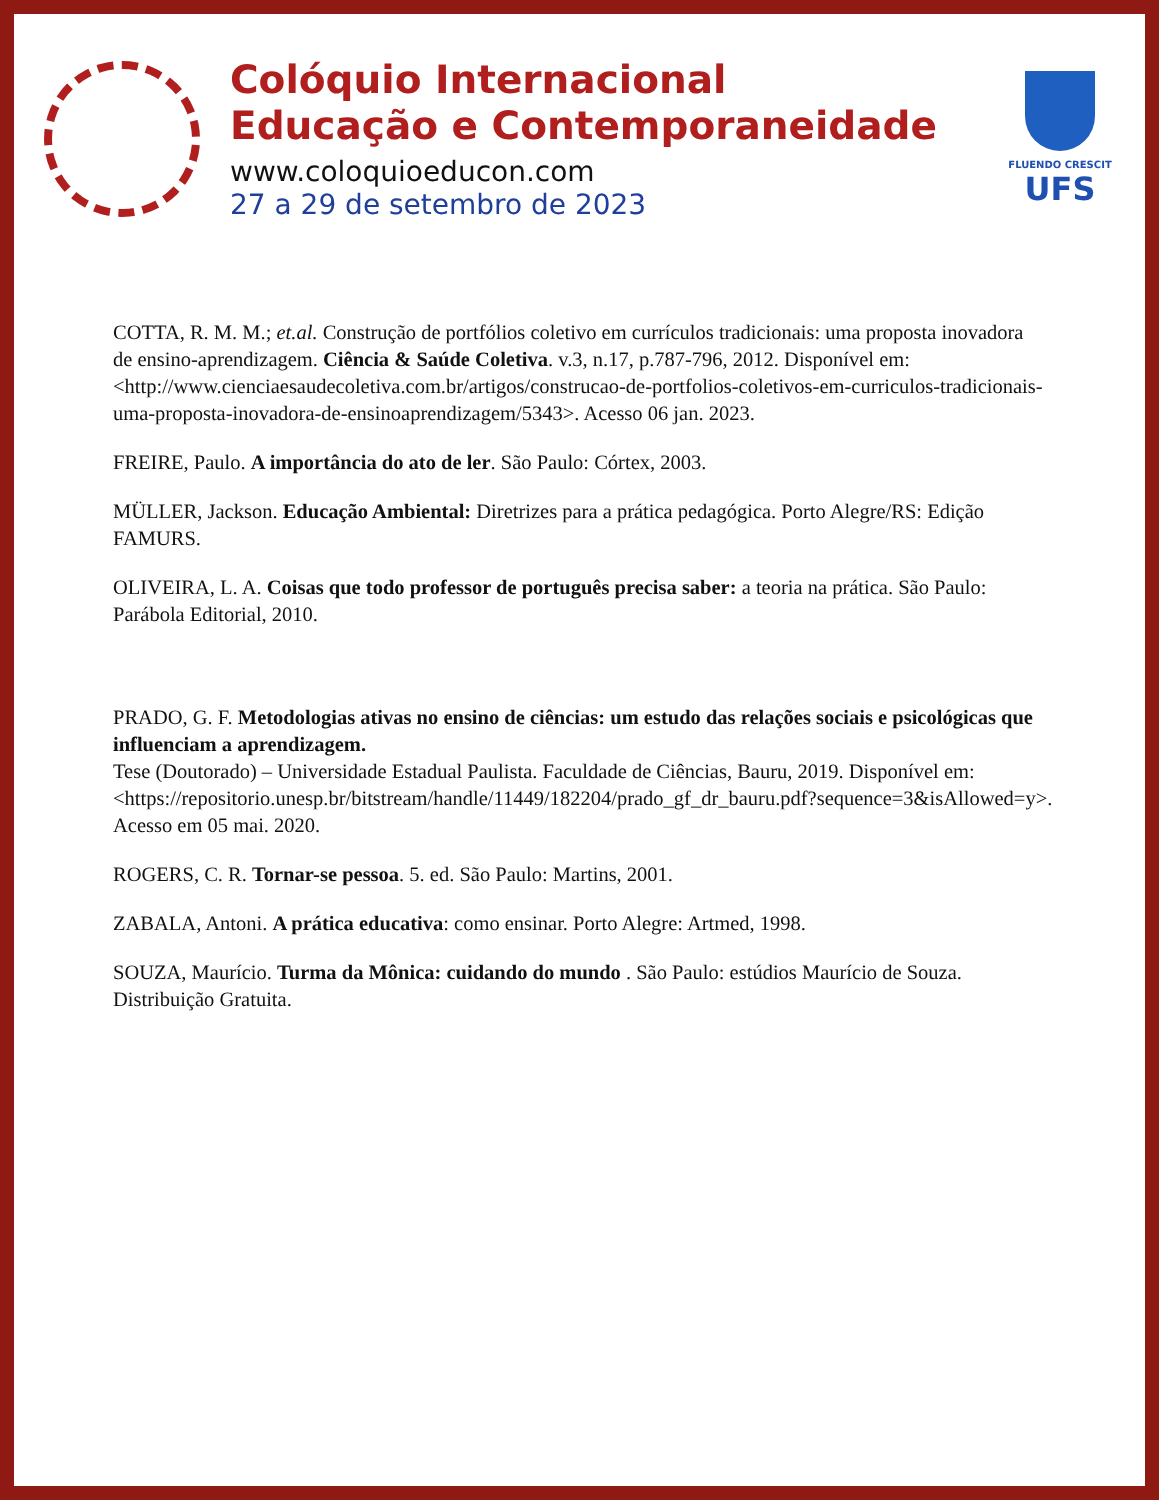Colóquio Internacional
Educação e Contemporaneidade
www.coloquioeducon.com
27 a 29 de setembro de 2023
FLUENDO CRESCIT
UFS
COTTA, R. M. M.; et.al. Construção de portfólios coletivo em currículos tradicionais: uma proposta inovadora de ensino-aprendizagem. Ciência & Saúde Coletiva. v.3, n.17, p.787-796, 2012. Disponível em: <http://www.cienciaesaudecoletiva.com.br/artigos/construcao-de-portfolios-coletivos-em-curriculos-tradicionais-uma-proposta-inovadora-de-ensinoaprendizagem/5343>. Acesso 06 jan. 2023.
FREIRE, Paulo. A importância do ato de ler. São Paulo: Córtex, 2003.
MÜLLER, Jackson. Educação Ambiental: Diretrizes para a prática pedagógica. Porto Alegre/RS: Edição FAMURS.
OLIVEIRA, L. A. Coisas que todo professor de português precisa saber: a teoria na prática. São Paulo: Parábola Editorial, 2010.
PRADO, G. F. Metodologias ativas no ensino de ciências: um estudo das relações sociais e psicológicas que influenciam a aprendizagem.
Tese (Doutorado) – Universidade Estadual Paulista. Faculdade de Ciências, Bauru, 2019. Disponível em:
<https://repositorio.unesp.br/bitstream/handle/11449/182204/prado_gf_dr_bauru.pdf?sequence=3&isAllowed=y>.
Acesso em 05 mai. 2020.
ROGERS, C. R. Tornar-se pessoa. 5. ed. São Paulo: Martins, 2001.
ZABALA, Antoni. A prática educativa: como ensinar. Porto Alegre: Artmed, 1998.
SOUZA, Maurício. Turma da Mônica: cuidando do mundo . São Paulo: estúdios Maurício de Souza. Distribuição Gratuita.